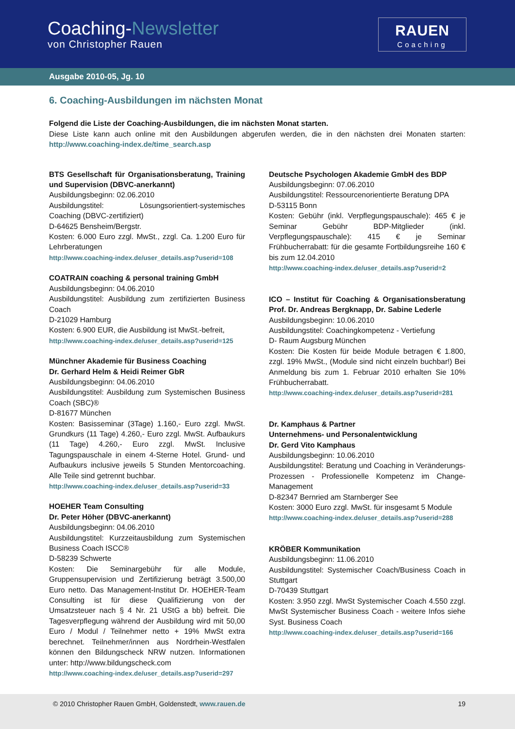Coaching-Newsletter
von Christopher Rauen
RAUEN
Coaching
Ausgabe 2010-05, Jg. 10
6. Coaching-Ausbildungen im nächsten Monat
Folgend die Liste der Coaching-Ausbildungen, die im nächsten Monat starten.
Diese Liste kann auch online mit den Ausbildungen abgerufen werden, die in den nächsten drei Monaten starten: http://www.coaching-index.de/time_search.asp
BTS Gesellschaft für Organisationsberatung, Training und Supervision (DBVC-anerkannt)
Ausbildungsbeginn: 02.06.2010
Ausbildungstitel: Lösungsorientiert-systemisches Coaching (DBVC-zertifiziert)
D-64625 Bensheim/Bergstr.
Kosten: 6.000 Euro zzgl. MwSt., zzgl. Ca. 1.200 Euro für Lehrberatungen
http://www.coaching-index.de/user_details.asp?userid=108
COATRAIN coaching & personal training GmbH
Ausbildungsbeginn: 04.06.2010
Ausbildungstitel: Ausbildung zum zertifizierten Business Coach
D-21029 Hamburg
Kosten: 6.900 EUR, die Ausbildung ist MwSt.-befreit,
http://www.coaching-index.de/user_details.asp?userid=125
Münchner Akademie für Business Coaching
Dr. Gerhard Helm & Heidi Reimer GbR
Ausbildungsbeginn: 04.06.2010
Ausbildungstitel: Ausbildung zum Systemischen Business Coach (SBC)®
D-81677 München
Kosten: Basisseminar (3Tage) 1.160,- Euro zzgl. MwSt. Grundkurs (11 Tage) 4.260,- Euro zzgl. MwSt. Aufbaukurs (11 Tage) 4.260,- Euro zzgl. MwSt. Inclusive Tagungspauschale in einem 4-Sterne Hotel. Grund- und Aufbaukurs inclusive jeweils 5 Stunden Mentorcoaching. Alle Teile sind getrennt buchbar.
http://www.coaching-index.de/user_details.asp?userid=33
HOEHER Team Consulting
Dr. Peter Höher (DBVC-anerkannt)
Ausbildungsbeginn: 04.06.2010
Ausbildungstitel: Kurzzeitausbildung zum Systemischen Business Coach ISCC®
D-58239 Schwerte
Kosten: Die Seminargebühr für alle Module, Gruppensupervision und Zertifizierung beträgt 3.500,00 Euro netto. Das Management-Institut Dr. HOEHER-Team Consulting ist für diese Qualifizierung von der Umsatzsteuer nach § 4 Nr. 21 UStG a bb) befreit. Die Tagesverpflegung während der Ausbildung wird mit 50,00 Euro / Modul / Teilnehmer netto + 19% MwSt extra berechnet. Teilnehmer/innen aus Nordrhein-Westfalen können den Bildungscheck NRW nutzen. Informationen unter: http://www.bildungscheck.com
http://www.coaching-index.de/user_details.asp?userid=297
Deutsche Psychologen Akademie GmbH des BDP
Ausbildungsbeginn: 07.06.2010
Ausbildungstitel: Ressourcenorientierte Beratung DPA
D-53115 Bonn
Kosten: Gebühr (inkl. Verpflegungspauschale): 465 € je Seminar Gebühr BDP-Mitglieder (inkl. Verpflegungspauschale): 415 € je Seminar Frühbucherrabatt: für die gesamte Fortbildungsreihe 160 € bis zum 12.04.2010
http://www.coaching-index.de/user_details.asp?userid=2
ICO – Institut für Coaching & Organisationsberatung Prof. Dr. Andreas Bergknapp, Dr. Sabine Lederle
Ausbildungsbeginn: 10.06.2010
Ausbildungstitel: Coachingkompetenz - Vertiefung
D- Raum Augsburg München
Kosten: Die Kosten für beide Module betragen € 1.800, zzgl. 19% MwSt., (Module sind nicht einzeln buchbar!) Bei Anmeldung bis zum 1. Februar 2010 erhalten Sie 10% Frühbucherrabatt.
http://www.coaching-index.de/user_details.asp?userid=281
Dr. Kamphaus & Partner
Unternehmens- und Personalentwicklung
Dr. Gerd Vito Kamphaus
Ausbildungsbeginn: 10.06.2010
Ausbildungstitel: Beratung und Coaching in Veränderungs-Prozessen - Professionelle Kompetenz im Change-Management
D-82347 Bernried am Starnberger See
Kosten: 3000 Euro zzgl. MwSt. für insgesamt 5 Module
http://www.coaching-index.de/user_details.asp?userid=288
KRÖBER Kommunikation
Ausbildungsbeginn: 11.06.2010
Ausbildungstitel: Systemischer Coach/Business Coach in Stuttgart
D-70439 Stuttgart
Kosten: 3.950 zzgl. MwSt Systemischer Coach 4.550 zzgl. MwSt Systemischer Business Coach - weitere Infos siehe Syst. Business Coach
http://www.coaching-index.de/user_details.asp?userid=166
© 2010 Christopher Rauen GmbH, Goldenstedt, www.rauen.de 19